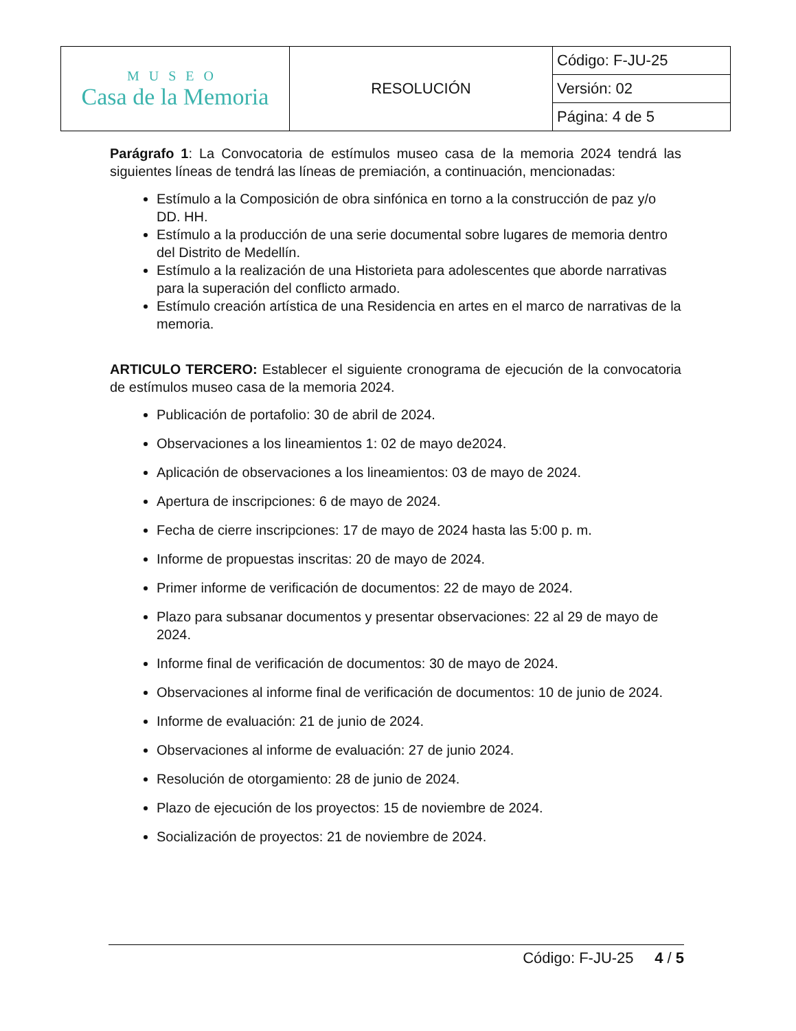| MUSEO Casa de la Memoria | RESOLUCIÓN | Código: F-JU-25 |
| | | Versión: 02 |
| | | Página: 4 de 5 |
Parágrafo 1: La Convocatoria de estímulos museo casa de la memoria 2024 tendrá las siguientes líneas de tendrá las líneas de premiación, a continuación, mencionadas:
Estímulo a la Composición de obra sinfónica en torno a la construcción de paz y/o DD. HH.
Estímulo a la producción de una serie documental sobre lugares de memoria dentro del Distrito de Medellín.
Estímulo a la realización de una Historieta para adolescentes que aborde narrativas para la superación del conflicto armado.
Estímulo creación artística de una Residencia en artes en el marco de narrativas de la memoria.
ARTICULO TERCERO: Establecer el siguiente cronograma de ejecución de la convocatoria de estímulos museo casa de la memoria 2024.
Publicación de portafolio: 30 de abril de 2024.
Observaciones a los lineamientos 1: 02 de mayo de2024.
Aplicación de observaciones a los lineamientos: 03 de mayo de 2024.
Apertura de inscripciones: 6 de mayo de 2024.
Fecha de cierre inscripciones: 17 de mayo de 2024 hasta las 5:00 p. m.
Informe de propuestas inscritas: 20 de mayo de 2024.
Primer informe de verificación de documentos: 22 de mayo de 2024.
Plazo para subsanar documentos y presentar observaciones: 22 al 29 de mayo de 2024.
Informe final de verificación de documentos: 30 de mayo de 2024.
Observaciones al informe final de verificación de documentos: 10 de junio de 2024.
Informe de evaluación: 21 de junio de 2024.
Observaciones al informe de evaluación: 27 de junio 2024.
Resolución de otorgamiento: 28 de junio de 2024.
Plazo de ejecución de los proyectos: 15 de noviembre de 2024.
Socialización de proyectos: 21 de noviembre de 2024.
Código: F-JU-25 4 / 5